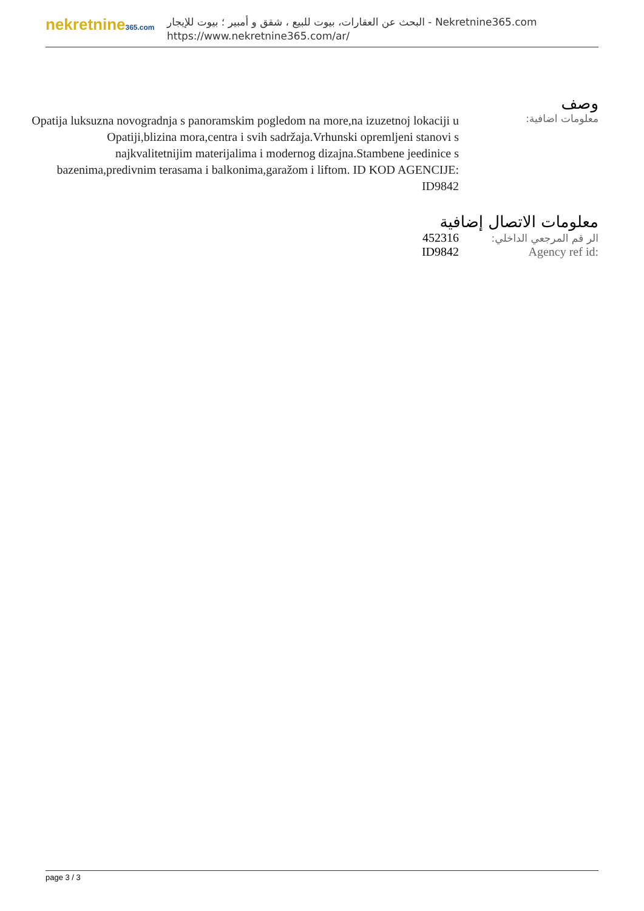nekretnine365.com
البحث عن العقارات، بيوت للبيع ، شقق و أمبير ؛ بيوت للإيجار - Nekretnine365.com
https://www.nekretnine365.com/ar/
وصف
معلومات اضافية:
Opatija luksuzna novogradnja s panoramskim pogledom na more,na izuzetnoj lokaciji u Opatiji,blizina mora,centra i svih sadržaja.Vrhunski opremljeni stanovi s najkvalitetnijim materijalima i modernog dizajna.Stambene jeedinice s bazenima,predivnim terasama i balkonima,garažom i liftom. ID KOD AGENCIJE: ID9842
معلومات الاتصال إضافية
| 452316 | الر قم المرجعي الداخلي: |
| ID9842 | Agency ref id: |
page 3 / 3